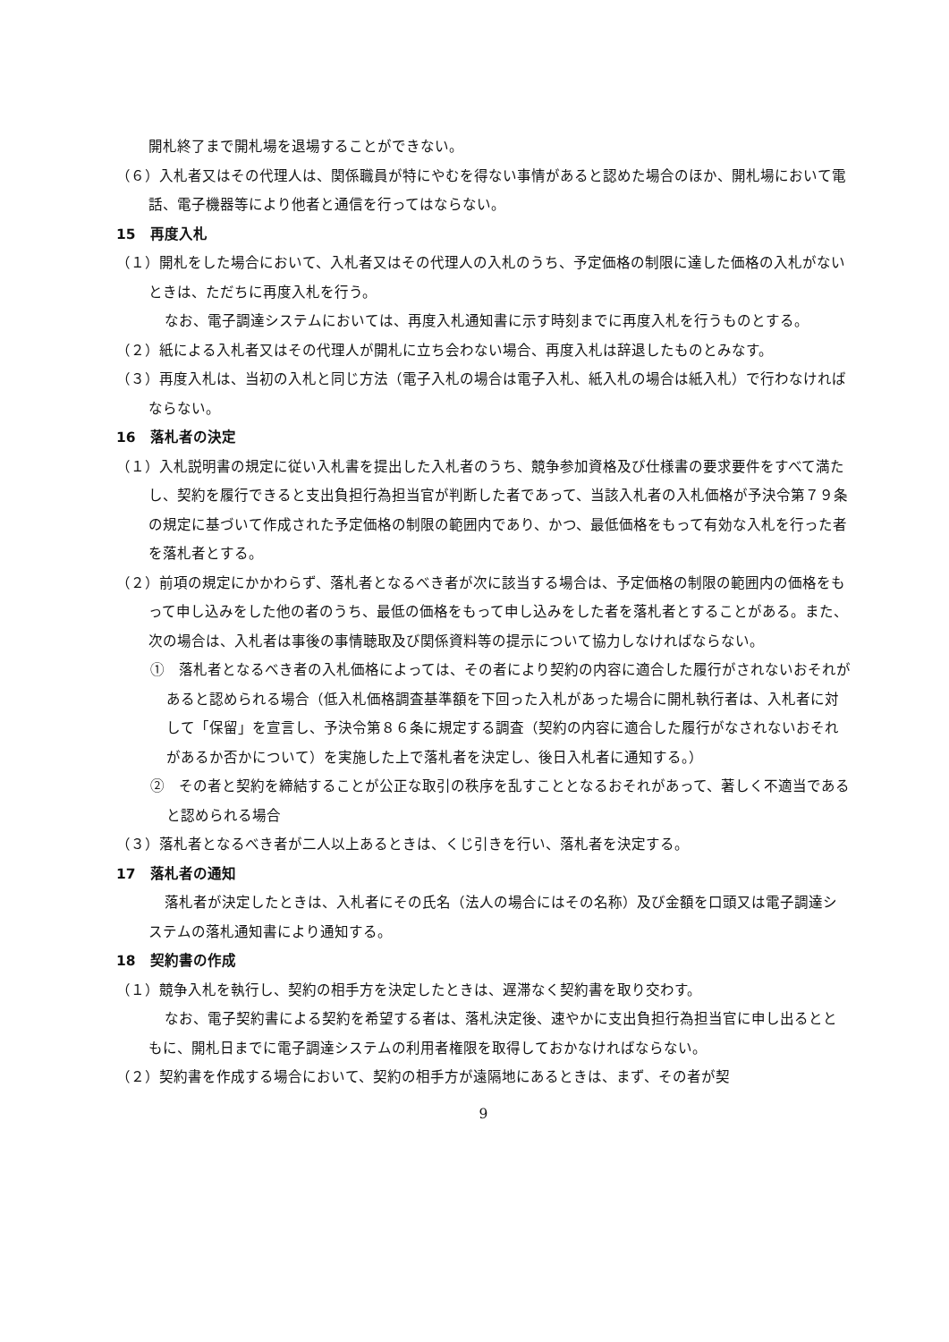開札終了まで開札場を退場することができない。
（６）入札者又はその代理人は、関係職員が特にやむを得ない事情があると認めた場合のほか、開札場において電話、電子機器等により他者と通信を行ってはならない。
15　再度入札
（１）開札をした場合において、入札者又はその代理人の入札のうち、予定価格の制限に達した価格の入札がないときは、ただちに再度入札を行う。
なお、電子調達システムにおいては、再度入札通知書に示す時刻までに再度入札を行うものとする。
（２）紙による入札者又はその代理人が開札に立ち会わない場合、再度入札は辞退したものとみなす。
（３）再度入札は、当初の入札と同じ方法（電子入札の場合は電子入札、紙入札の場合は紙入札）で行わなければならない。
16　落札者の決定
（１）入札説明書の規定に従い入札書を提出した入札者のうち、競争参加資格及び仕様書の要求要件をすべて満たし、契約を履行できると支出負担行為担当官が判断した者であって、当該入札者の入札価格が予決令第７９条の規定に基づいて作成された予定価格の制限の範囲内であり、かつ、最低価格をもって有効な入札を行った者を落札者とする。
（２）前項の規定にかかわらず、落札者となるべき者が次に該当する場合は、予定価格の制限の範囲内の価格をもって申し込みをした他の者のうち、最低の価格をもって申し込みをした者を落札者とすることがある。また、次の場合は、入札者は事後の事情聴取及び関係資料等の提示について協力しなければならない。
①　落札者となるべき者の入札価格によっては、その者により契約の内容に適合した履行がされないおそれがあると認められる場合（低入札価格調査基準額を下回った入札があった場合に開札執行者は、入札者に対して「保留」を宣言し、予決令第８６条に規定する調査（契約の内容に適合した履行がなされないおそれがあるか否かについて）を実施した上で落札者を決定し、後日入札者に通知する。）
②　その者と契約を締結することが公正な取引の秩序を乱すこととなるおそれがあって、著しく不適当であると認められる場合
（３）落札者となるべき者が二人以上あるときは、くじ引きを行い、落札者を決定する。
17　落札者の通知
落札者が決定したときは、入札者にその氏名（法人の場合にはその名称）及び金額を口頭又は電子調達システムの落札通知書により通知する。
18　契約書の作成
（１）競争入札を執行し、契約の相手方を決定したときは、遅滞なく契約書を取り交わす。
なお、電子契約書による契約を希望する者は、落札決定後、速やかに支出負担行為担当官に申し出るとともに、開札日までに電子調達システムの利用者権限を取得しておかなければならない。
（２）契約書を作成する場合において、契約の相手方が遠隔地にあるときは、まず、その者が契
9